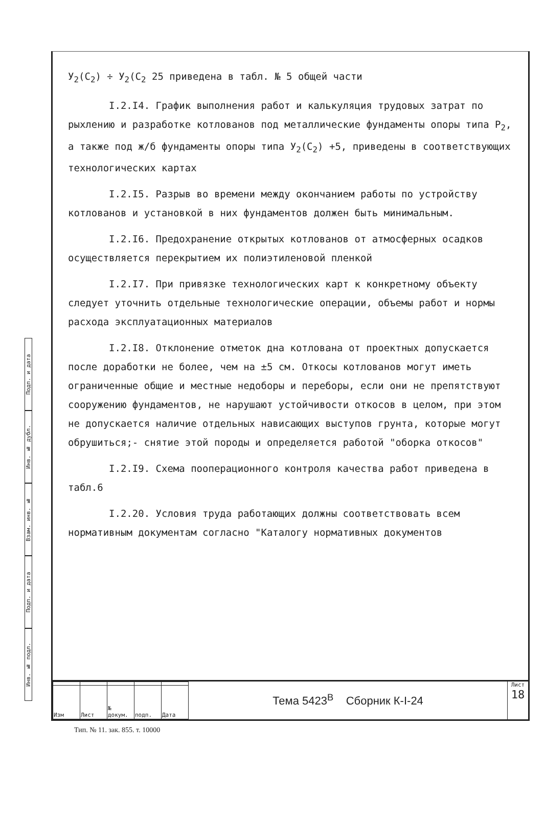Подп. и дата
Инв. № дубл.
Взам. инв. №
Подп. и дата
Инв. № подл.
У<sub>2</sub>(С<sub>2</sub>) ÷ У<sub>2</sub>(С<sub>2</sub> 25 приведена в табл. № 5 общей части
I.2.I4. График выполнения работ и калькуляция трудовых затрат по рыхлению и разработке котлованов под металлические фундаменты опоры типа Р<sub>2</sub>, а также под ж/б фундаменты опоры типа У<sub>2</sub>(С<sub>2</sub>) +5, приведены в соответствующих технологических картах
I.2.I5. Разрыв во времени между окончанием работы по устройству котлованов и установкой в них фундаментов должен быть минимальным.
I.2.I6. Предохранение открытых котлованов от атмосферных осадков осуществляется перекрытием их полиэтиленовой пленкой
I.2.I7. При привязке технологических карт к конкретному объекту следует уточнить отдельные технологические операции, объемы работ и нормы расхода эксплуатационных материалов
I.2.I8. Отклонение отметок дна котлована от проектных допускается после доработки не более, чем на ±5 см. Откосы котлованов могут иметь ограниченные общие и местные недоборы и переборы, если они не препятствуют сооружению фундаментов, не нарушают устойчивости откосов в целом, при этом не допускается наличие отдельных нависающих выступов грунта, которые могут обрушиться;- снятие этой породы и определяется работой "оборка откосов"
I.2.I9. Схема пооперационного контроля качества работ приведена в табл.6
I.2.20. Условия труда работающих должны соответствовать всем нормативным документам согласно "Каталогу нормативных документов
| Изм | Лист | № докум. | подп. | Дата |
Тема 5423<sup>В</sup> Сборник К-I-24
Лист
18
Тип. № 11. зак. 855. т. 10000